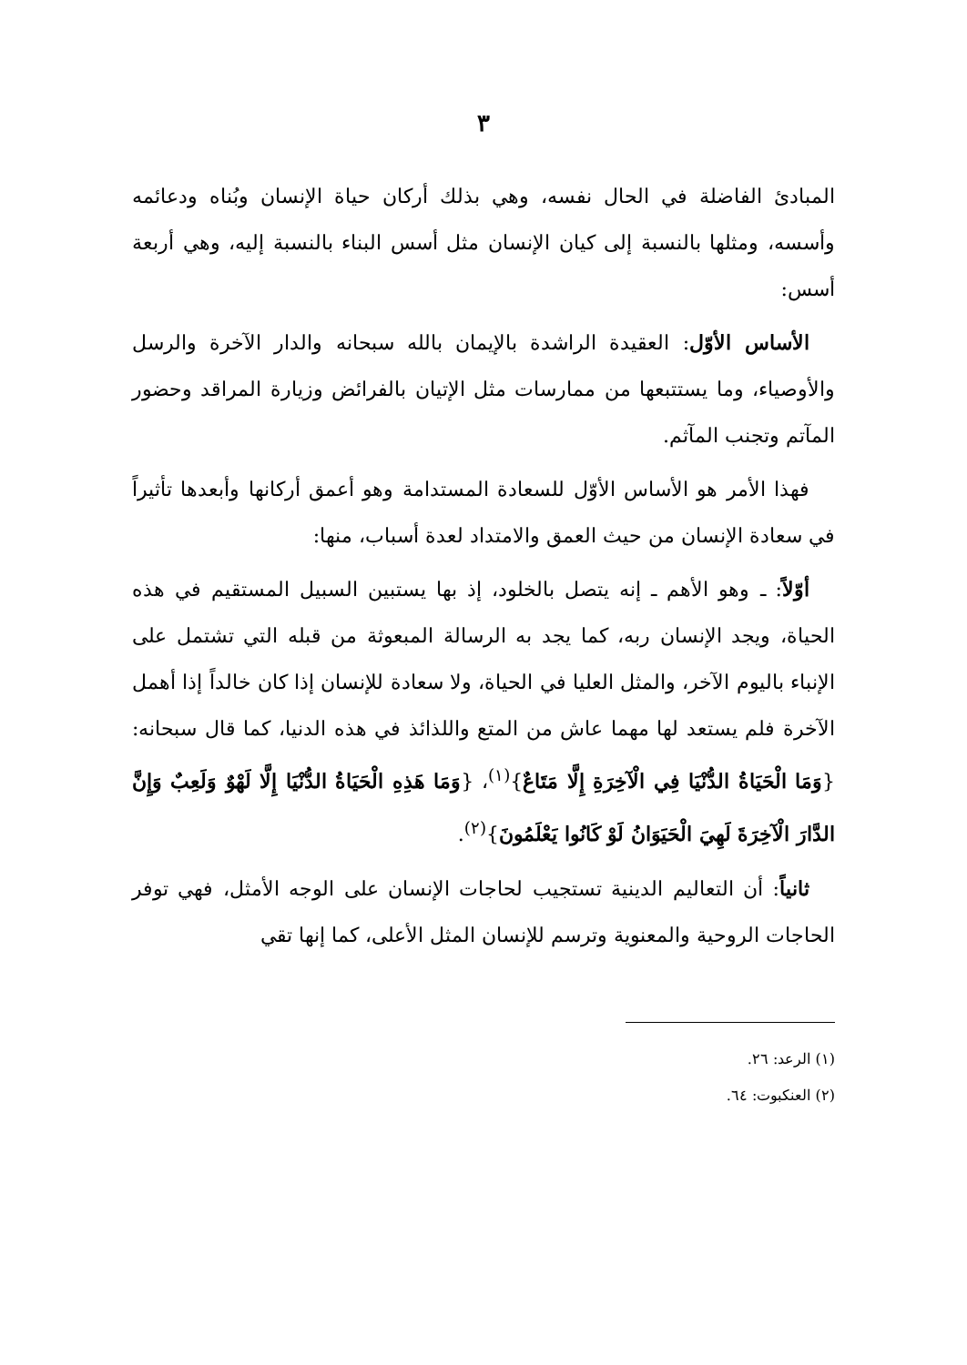٣
المبادئ الفاضلة في الحال نفسه، وهي بذلك أركان حياة الإنسان وبُناه ودعائمه وأسسه، ومثلها بالنسبة إلى كيان الإنسان مثل أسس البناء بالنسبة إليه، وهي أربعة أسس:
الأساس الأوّل: العقيدة الراشدة بالإيمان بالله سبحانه والدار الآخرة والرسل والأوصياء، وما يستتبعها من ممارسات مثل الإتيان بالفرائض وزيارة المراقد وحضور المآتم وتجنب المآثم.
فهذا الأمر هو الأساس الأوّل للسعادة المستدامة وهو أعمق أركانها وأبعدها تأثيراً في سعادة الإنسان من حيث العمق والامتداد لعدة أسباب، منها:
أوّلاً: ـ وهو الأهم ـ إنه يتصل بالخلود، إذ بها يستبين السبيل المستقيم في هذه الحياة، ويجد الإنسان ربه، كما يجد به الرسالة المبعوثة من قبله التي تشتمل على الإنباء باليوم الآخر، والمثل العليا في الحياة، ولا سعادة للإنسان إذا كان خالداً إذا أهمل الآخرة فلم يستعد لها مهما عاش من المتع واللذائذ في هذه الدنيا، كما قال سبحانه: {وَمَا الْحَيَاةُ الدُّنْيَا فِي الْآخِرَةِ إِلَّا مَتَاعٌ}<sup>(١)</sup>، {وَمَا هَذِهِ الْحَيَاةُ الدُّنْيَا إِلَّا لَهْوٌ وَلَعِبٌ وَإِنَّ الدَّارَ الْآخِرَةَ لَهِيَ الْحَيَوَانُ لَوْ كَانُوا يَعْلَمُونَ}<sup>(٢)</sup>.
ثانياً: أن التعاليم الدينية تستجيب لحاجات الإنسان على الوجه الأمثل، فهي توفر الحاجات الروحية والمعنوية وترسم للإنسان المثل الأعلى، كما إنها تقي
(١) الرعد: ٢٦.
(٢) العنكبوت: ٦٤.